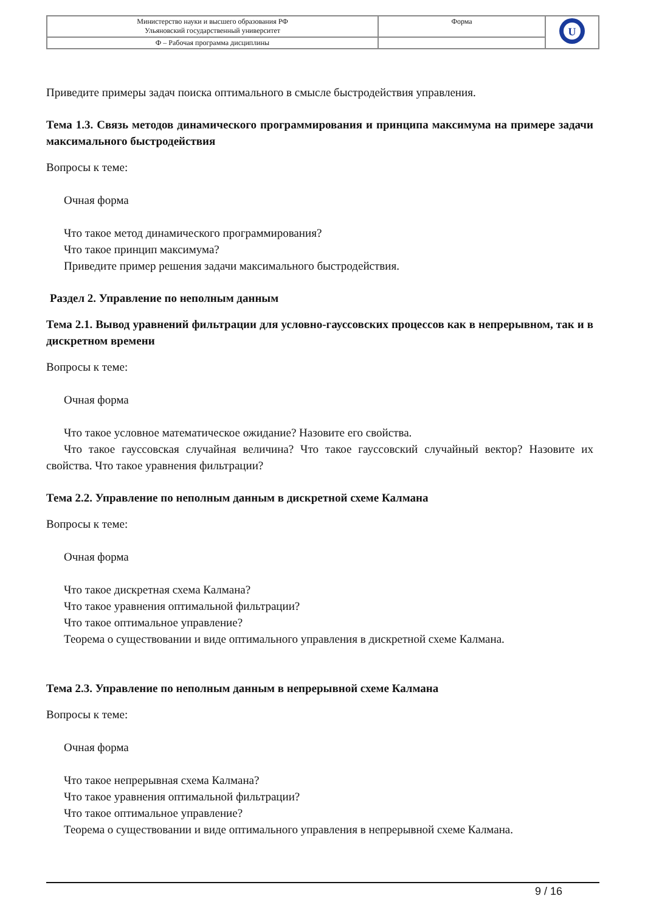| Министерство науки и высшего образования РФ Ульяновский государственный университет | Форма | U |
| Ф – Рабочая программа дисциплины | | |
Приведите примеры задач поиска оптимального в смысле быстродействия управления.
Тема 1.3. Связь методов динамического программирования и принципа максимума на примере задачи максимального быстродействия
Вопросы к теме:
Очная форма
Что такое метод динамического программирования?
Что такое принцип максимума?
Приведите пример решения задачи максимального быстродействия.
Раздел 2. Управление по неполным данным
Тема 2.1. Вывод уравнений фильтрации для условно-гауссовских процессов как в непрерывном, так и в дискретном времени
Вопросы к теме:
Очная форма
Что такое условное математическое ожидание? Назовите его свойства.
Что такое гауссовская случайная величина? Что такое гауссовский случайный вектор? Назовите их свойства. Что такое уравнения фильтрации?
Тема 2.2. Управление по неполным данным в дискретной схеме Калмана
Вопросы к теме:
Очная форма
Что такое дискретная схема Калмана?
Что такое уравнения оптимальной фильтрации?
Что такое оптимальное управление?
Теорема о существовании и виде оптимального управления в дискретной схеме Калмана.
Тема 2.3. Управление по неполным данным в непрерывной схеме Калмана
Вопросы к теме:
Очная форма
Что такое непрерывная схема Калмана?
Что такое уравнения оптимальной фильтрации?
Что такое оптимальное управление?
Теорема о существовании и виде оптимального управления в непрерывной схеме Калмана.
9 / 16